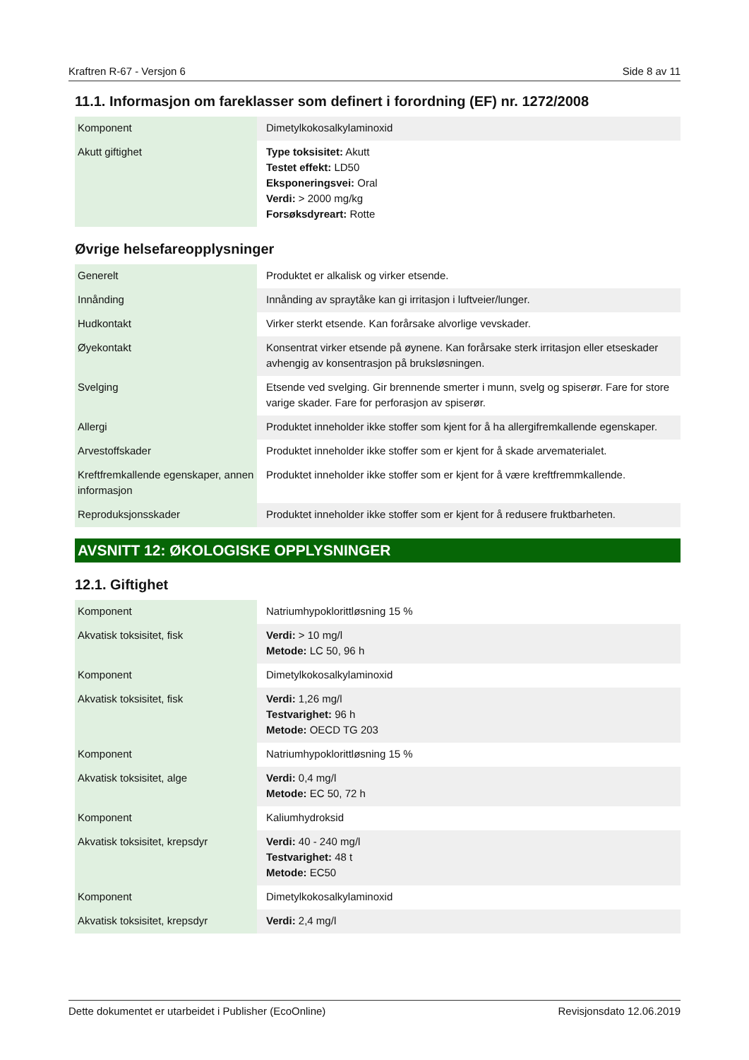Kraftren R-67 - Versjon 6 Side 8 av 11
11.1. Informasjon om fareklasser som definert i forordning (EF) nr. 1272/2008
| Komponent | Dimetylkokosalkylaminoxid |
| Akutt giftighet | Type toksisitet: Akutt Testet effekt: LD50 Eksponeringsvei: Oral Verdi: > 2000 mg/kg Forsøksdyreart: Rotte |
Øvrige helsefareopplysninger
| Generelt | Produktet er alkalisk og virker etsende. |
| Innånding | Innånding av spraytåke kan gi irritasjon i luftveier/lunger. |
| Hudkontakt | Virker sterkt etsende. Kan forårsake alvorlige vevskader. |
| Øyekontakt | Konsentrat virker etsende på øynene. Kan forårsake sterk irritasjon eller etseskader avhengig av konsentrasjon på bruksløsningen. |
| Svelging | Etsende ved svelging. Gir brennende smerter i munn, svelg og spiserør. Fare for store varige skader. Fare for perforasjon av spiserør. |
| Allergi | Produktet inneholder ikke stoffer som kjent for å ha allergifremkallende egenskaper. |
| Arvestoffskader | Produktet inneholder ikke stoffer som er kjent for å skade arvematerialet. |
| Kreftfremkallende egenskaper, annen informasjon | Produktet inneholder ikke stoffer som er kjent for å være kreftfremmkallende. |
| Reproduksjonsskader | Produktet inneholder ikke stoffer som er kjent for å redusere fruktbarheten. |
AVSNITT 12: ØKOLOGISKE OPPLYSNINGER
12.1. Giftighet
| Komponent | Natriumhypoklorittløsning 15 % |
| Akvatisk toksisitet, fisk | Verdi: > 10 mg/l Metode: LC 50, 96 h |
| Komponent | Dimetylkokosalkylaminoxid |
| Akvatisk toksisitet, fisk | Verdi: 1,26 mg/l Testvarighet: 96 h Metode: OECD TG 203 |
| Komponent | Natriumhypoklorittløsning 15 % |
| Akvatisk toksisitet, alge | Verdi: 0,4 mg/l Metode: EC 50, 72 h |
| Komponent | Kaliumhydroksid |
| Akvatisk toksisitet, krepsdyr | Verdi: 40 - 240 mg/l Testvarighet: 48 t Metode: EC50 |
| Komponent | Dimetylkokosalkylaminoxid |
| Akvatisk toksisitet, krepsdyr | Verdi: 2,4 mg/l |
Dette dokumentet er utarbeidet i Publisher (EcoOnline) Revisjonsdato 12.06.2019